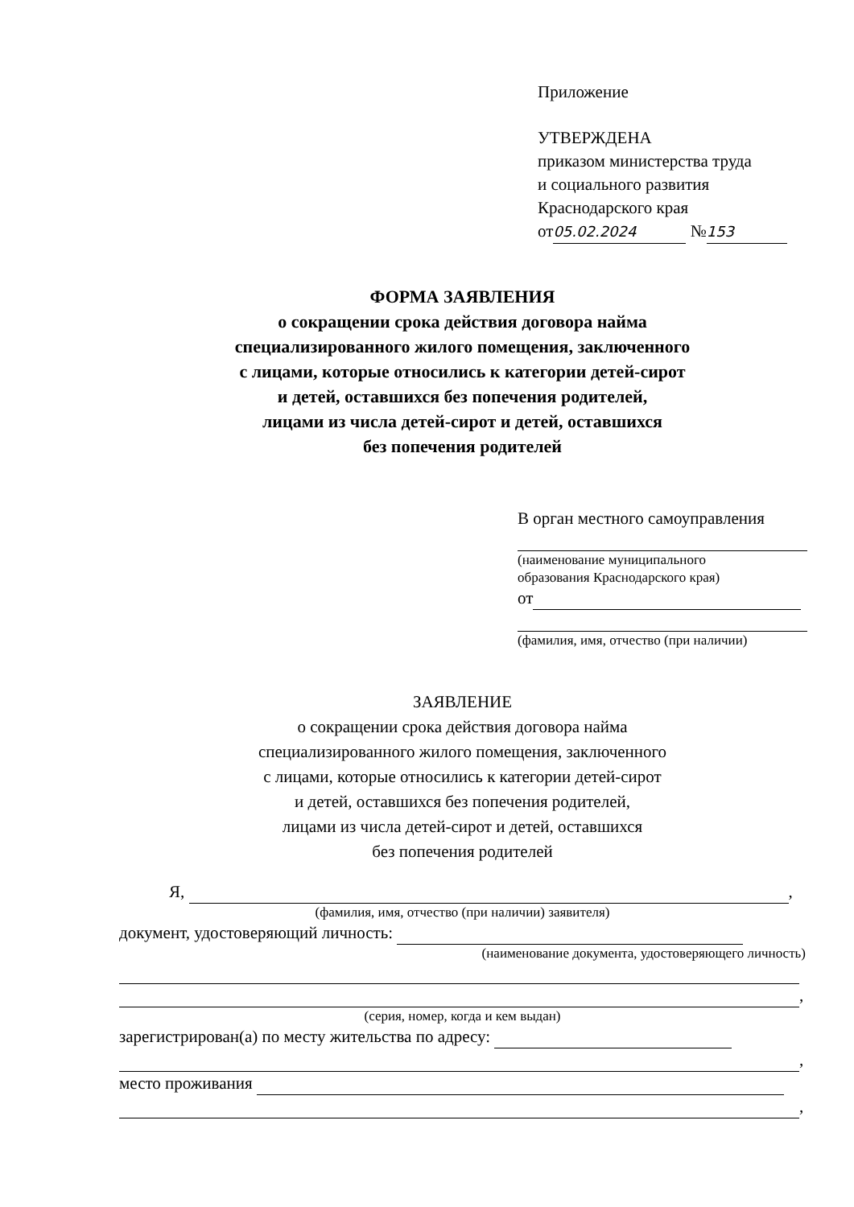Приложение
УТВЕРЖДЕНА
приказом министерства труда
и социального развития
Краснодарского края
от 05.02.2024 № 153
ФОРМА ЗАЯВЛЕНИЯ
о сокращении срока действия договора найма
специализированного жилого помещения, заключенного
с лицами, которые относились к категории детей-сирот
и детей, оставшихся без попечения родителей,
лицами из числа детей-сирот и детей, оставшихся
без попечения родителей
В орган местного самоуправления
(наименование муниципального
образования Краснодарского края)
от
(фамилия, имя, отчество (при наличии)
ЗАЯВЛЕНИЕ
о сокращении срока действия договора найма
специализированного жилого помещения, заключенного
с лицами, которые относились к категории детей-сирот
и детей, оставшихся без попечения родителей,
лицами из числа детей-сирот и детей, оставшихся
без попечения родителей
Я, ,
(фамилия, имя, отчество (при наличии) заявителя)
документ, удостоверяющий личность:
(наименование документа, удостоверяющего личность)
,
(серия, номер, когда и кем выдан)
зарегистрирован(а) по месту жительства по адресу:
,
место проживания
,